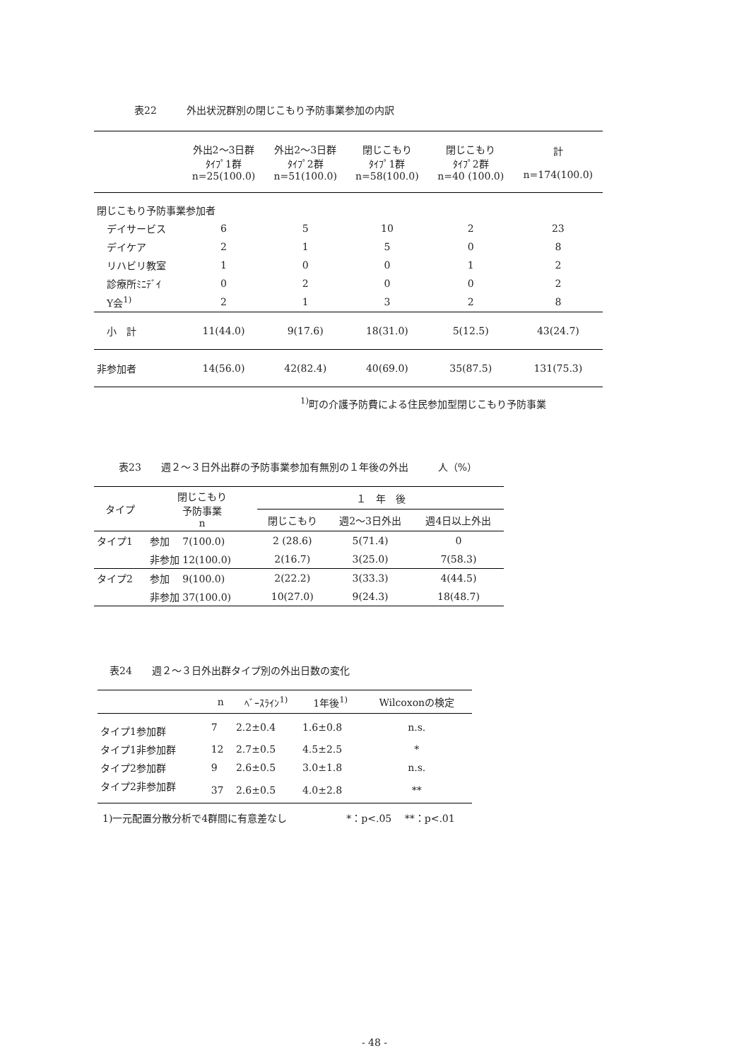表22　　　外出状況群別の閉じこもり予防事業参加の内訳
| | 外出2～3日群 ﾀｲﾌﾟ1群 n=25(100.0) | 外出2～3日群 ﾀｲﾌﾟ2群 n=51(100.0) | 閉じこもり ﾀｲﾌﾟ1群 n=58(100.0) | 閉じこもり ﾀｲﾌﾟ2群 n=40 (100.0) | 計 n=174(100.0) |
| --- | --- | --- | --- | --- | --- |
| 閉じこもり予防事業参加者 | | | | | |
| デイサービス | 6 | 5 | 10 | 2 | 23 |
| デイケア | 2 | 1 | 5 | 0 | 8 |
| リハビリ教室 | 1 | 0 | 0 | 1 | 2 |
| 診療所ﾐﾆﾃﾞｲ | 0 | 2 | 0 | 0 | 2 |
| Y会<sup>1)</sup> | 2 | 1 | 3 | 2 | 8 |
| 小 計 | 11(44.0) | 9(17.6) | 18(31.0) | 5(12.5) | 43(24.7) |
| 非参加者 | 14(56.0) | 42(82.4) | 40(69.0) | 35(87.5) | 131(75.3) |
<sup>1)</sup> 町の介護予防費による住民参加型閉じこもり予防事業
表23　　週２～３日外出群の予防事業参加有無別の１年後の外出　　　人（%）
| タイプ | 閉じこもり 予防事業 n | １ 年 後 | | |
| --- | --- | --- | --- | --- |
| | | 閉じこもり | 週2～3日外出 | 週4日以上外出 |
| タイプ1 | 参加 7(100.0) | 2 (28.6) | 5(71.4) | 0 |
| | 非参加 12(100.0) | 2(16.7) | 3(25.0) | 7(58.3) |
| タイプ2 | 参加 9(100.0) | 2(22.2) | 3(33.3) | 4(44.5) |
| | 非参加 37(100.0) | 10(27.0) | 9(24.3) | 18(48.7) |
表24　　週２～３日外出群タイプ別の外出日数の変化
| | n | ﾍﾞｰｽﾗｲﾝ<sup>1)</sup> | 1年後<sup>1)</sup> | Wilcoxonの検定 |
| --- | --- | --- | --- | --- |
| タイプ1参加群 | 7 | 2.2±0.4 | 1.6±0.8 | n.s. |
| タイプ1非参加群 | 12 | 2.7±0.5 | 4.5±2.5 | * |
| タイプ2参加群 | 9 | 2.6±0.5 | 3.0±1.8 | n.s. |
| タイプ2非参加群 | 37 | 2.6±0.5 | 4.0±2.8 | ** |
1)一元配置分散分析で4群間に有意差なし　　　　　　*：p<.05　 **：p<.01
- 48 -